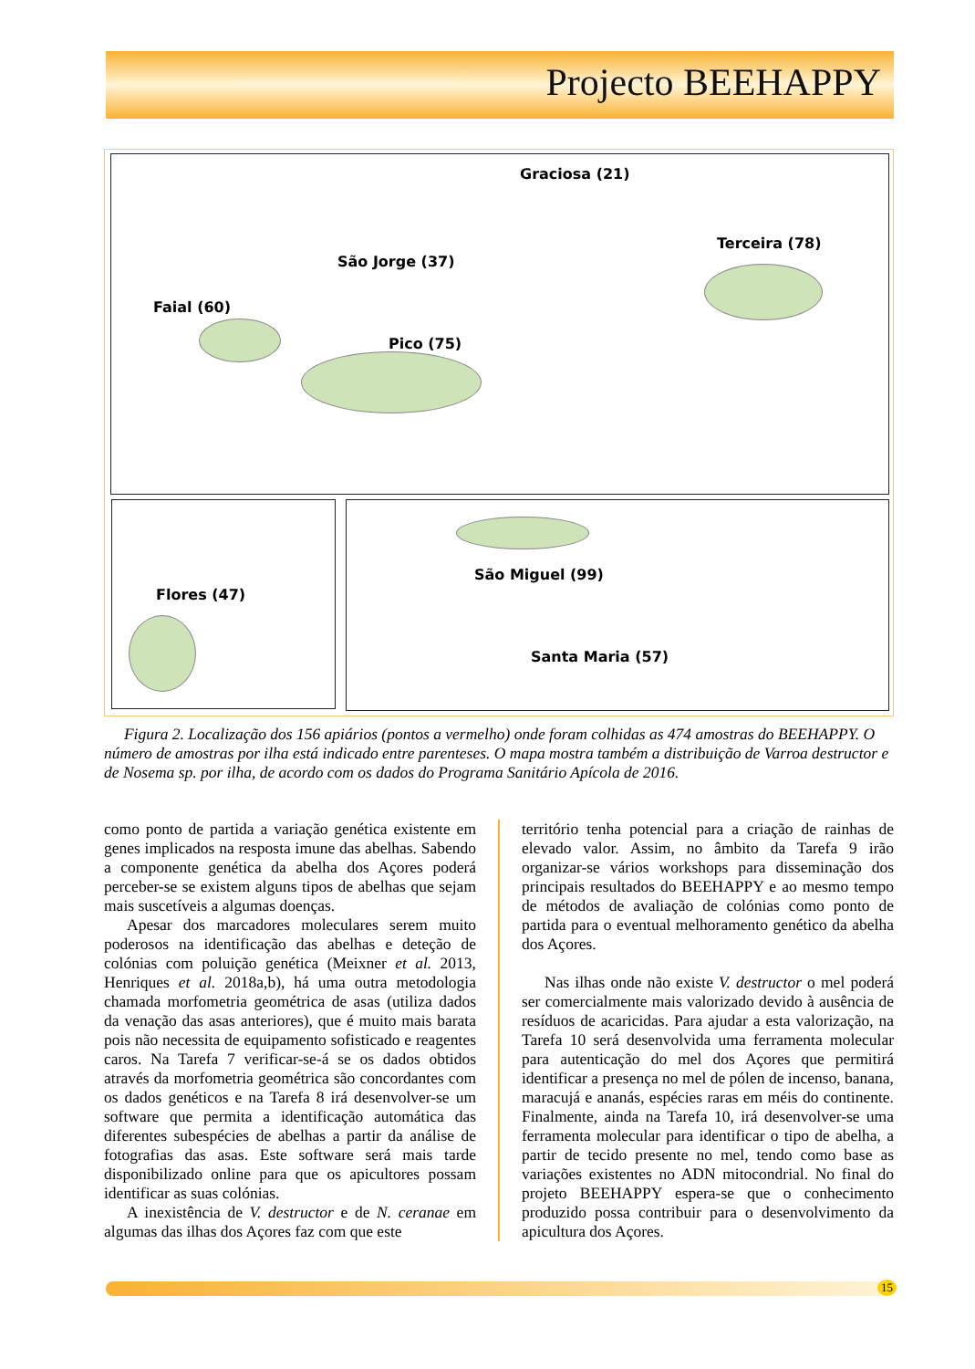Projecto BEEHAPPY
Graciosa (21)
Terceira (78)
São Jorge (37)
Faial (60)
Pico (75)
Flores (47) São Miguel (99)
Santa Maria (57)
Figura 2. Localização dos 156 apiários (pontos a vermelho) onde foram colhidas as 474 amostras do BEEHAPPY. O número de amostras por ilha está indicado entre parenteses. O mapa mostra também a distribuição de Varroa destructor e de Nosema sp. por ilha, de acordo com os dados do Programa Sanitário Apícola de 2016.
como ponto de partida a variação genética existente em genes implicados na resposta imune das abelhas. Sabendo a componente genética da abelha dos Açores poderá perceber-se se existem alguns tipos de abelhas que sejam mais suscetíveis a algumas doenças.
Apesar dos marcadores moleculares serem muito poderosos na identificação das abelhas e deteção de colónias com poluição genética (Meixner et al. 2013, Henriques et al. 2018a,b), há uma outra metodologia chamada morfometria geométrica de asas (utiliza dados da venação das asas anteriores), que é muito mais barata pois não necessita de equipamento sofisticado e reagentes caros. Na Tarefa 7 verificar-se-á se os dados obtidos através da morfometria geométrica são concordantes com os dados genéticos e na Tarefa 8 irá desenvolver-se um software que permita a identificação automática das diferentes subespécies de abelhas a partir da análise de fotografias das asas. Este software será mais tarde disponibilizado online para que os apicultores possam identificar as suas colónias.
A inexistência de V. destructor e de N. ceranae em algumas das ilhas dos Açores faz com que este
território tenha potencial para a criação de rainhas de elevado valor. Assim, no âmbito da Tarefa 9 irão organizar-se vários workshops para disseminação dos principais resultados do BEEHAPPY e ao mesmo tempo de métodos de avaliação de colónias como ponto de partida para o eventual melhoramento genético da abelha dos Açores.
Nas ilhas onde não existe V. destructor o mel poderá ser comercialmente mais valorizado devido à ausência de resíduos de acaricidas. Para ajudar a esta valorização, na Tarefa 10 será desenvolvida uma ferramenta molecular para autenticação do mel dos Açores que permitirá identificar a presença no mel de pólen de incenso, banana, maracujá e ananás, espécies raras em méis do continente. Finalmente, ainda na Tarefa 10, irá desenvolver-se uma ferramenta molecular para identificar o tipo de abelha, a partir de tecido presente no mel, tendo como base as variações existentes no ADN mitocondrial. No final do projeto BEEHAPPY espera-se que o conhecimento produzido possa contribuir para o desenvolvimento da apicultura dos Açores.
15